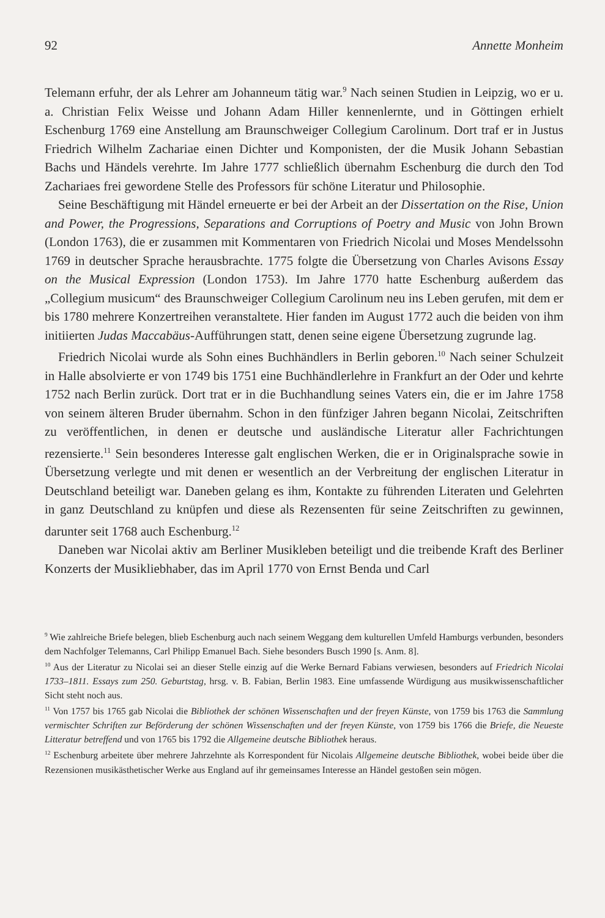92 Annette Monheim
Telemann erfuhr, der als Lehrer am Johanneum tätig war.<sup>9</sup> Nach seinen Studien in Leipzig, wo er u. a. Christian Felix Weisse und Johann Adam Hiller kennenlernte, und in Göttingen erhielt Eschenburg 1769 eine Anstellung am Braunschweiger Collegium Carolinum. Dort traf er in Justus Friedrich Wilhelm Zachariae einen Dichter und Komponisten, der die Musik Johann Sebastian Bachs und Händels verehrte. Im Jahre 1777 schließlich übernahm Eschenburg die durch den Tod Zachariaes frei gewordene Stelle des Professors für schöne Literatur und Philosophie.
Seine Beschäftigung mit Händel erneuerte er bei der Arbeit an der Dissertation on the Rise, Union and Power, the Progressions, Separations and Corruptions of Poetry and Music von John Brown (London 1763), die er zusammen mit Kommentaren von Friedrich Nicolai und Moses Mendelssohn 1769 in deutscher Sprache herausbrachte. 1775 folgte die Übersetzung von Charles Avisons Essay on the Musical Expression (London 1753). Im Jahre 1770 hatte Eschenburg außerdem das „Collegium musicum“ des Braunschweiger Collegium Carolinum neu ins Leben gerufen, mit dem er bis 1780 mehrere Konzertreihen veranstaltete. Hier fanden im August 1772 auch die beiden von ihm initiierten Judas Maccabäus-Aufführungen statt, denen seine eigene Übersetzung zugrunde lag.
Friedrich Nicolai wurde als Sohn eines Buchhändlers in Berlin geboren.<sup>10</sup> Nach seiner Schulzeit in Halle absolvierte er von 1749 bis 1751 eine Buchhändlerlehre in Frankfurt an der Oder und kehrte 1752 nach Berlin zurück. Dort trat er in die Buchhandlung seines Vaters ein, die er im Jahre 1758 von seinem älteren Bruder übernahm. Schon in den fünfziger Jahren begann Nicolai, Zeitschriften zu veröffentlichen, in denen er deutsche und ausländische Literatur aller Fachrichtungen rezensierte.<sup>11</sup> Sein besonderes Interesse galt englischen Werken, die er in Originalsprache sowie in Übersetzung verlegte und mit denen er wesentlich an der Verbreitung der englischen Literatur in Deutschland beteiligt war. Daneben gelang es ihm, Kontakte zu führenden Literaten und Gelehrten in ganz Deutschland zu knüpfen und diese als Rezensenten für seine Zeitschriften zu gewinnen, darunter seit 1768 auch Eschenburg.<sup>12</sup>
Daneben war Nicolai aktiv am Berliner Musikleben beteiligt und die treibende Kraft des Berliner Konzerts der Musikliebhaber, das im April 1770 von Ernst Benda und Carl
<sup>9</sup> Wie zahlreiche Briefe belegen, blieb Eschenburg auch nach seinem Weggang dem kulturellen Umfeld Hamburgs verbunden, besonders dem Nachfolger Telemanns, Carl Philipp Emanuel Bach. Siehe besonders Busch 1990 [s. Anm. 8].
<sup>10</sup> Aus der Literatur zu Nicolai sei an dieser Stelle einzig auf die Werke Bernard Fabians verwiesen, besonders auf Friedrich Nicolai 1733–1811. Essays zum 250. Geburtstag, hrsg. v. B. Fabian, Berlin 1983. Eine umfassende Würdigung aus musikwissenschaftlicher Sicht steht noch aus.
<sup>11</sup> Von 1757 bis 1765 gab Nicolai die Bibliothek der schönen Wissenschaften und der freyen Künste, von 1759 bis 1763 die Sammlung vermischter Schriften zur Beförderung der schönen Wissenschaften und der freyen Künste, von 1759 bis 1766 die Briefe, die Neueste Litteratur betreffend und von 1765 bis 1792 die Allgemeine deutsche Bibliothek heraus.
<sup>12</sup> Eschenburg arbeitete über mehrere Jahrzehnte als Korrespondent für Nicolais Allgemeine deutsche Bibliothek, wobei beide über die Rezensionen musikästhetischer Werke aus England auf ihr gemeinsames Interesse an Händel gestoßen sein mögen.